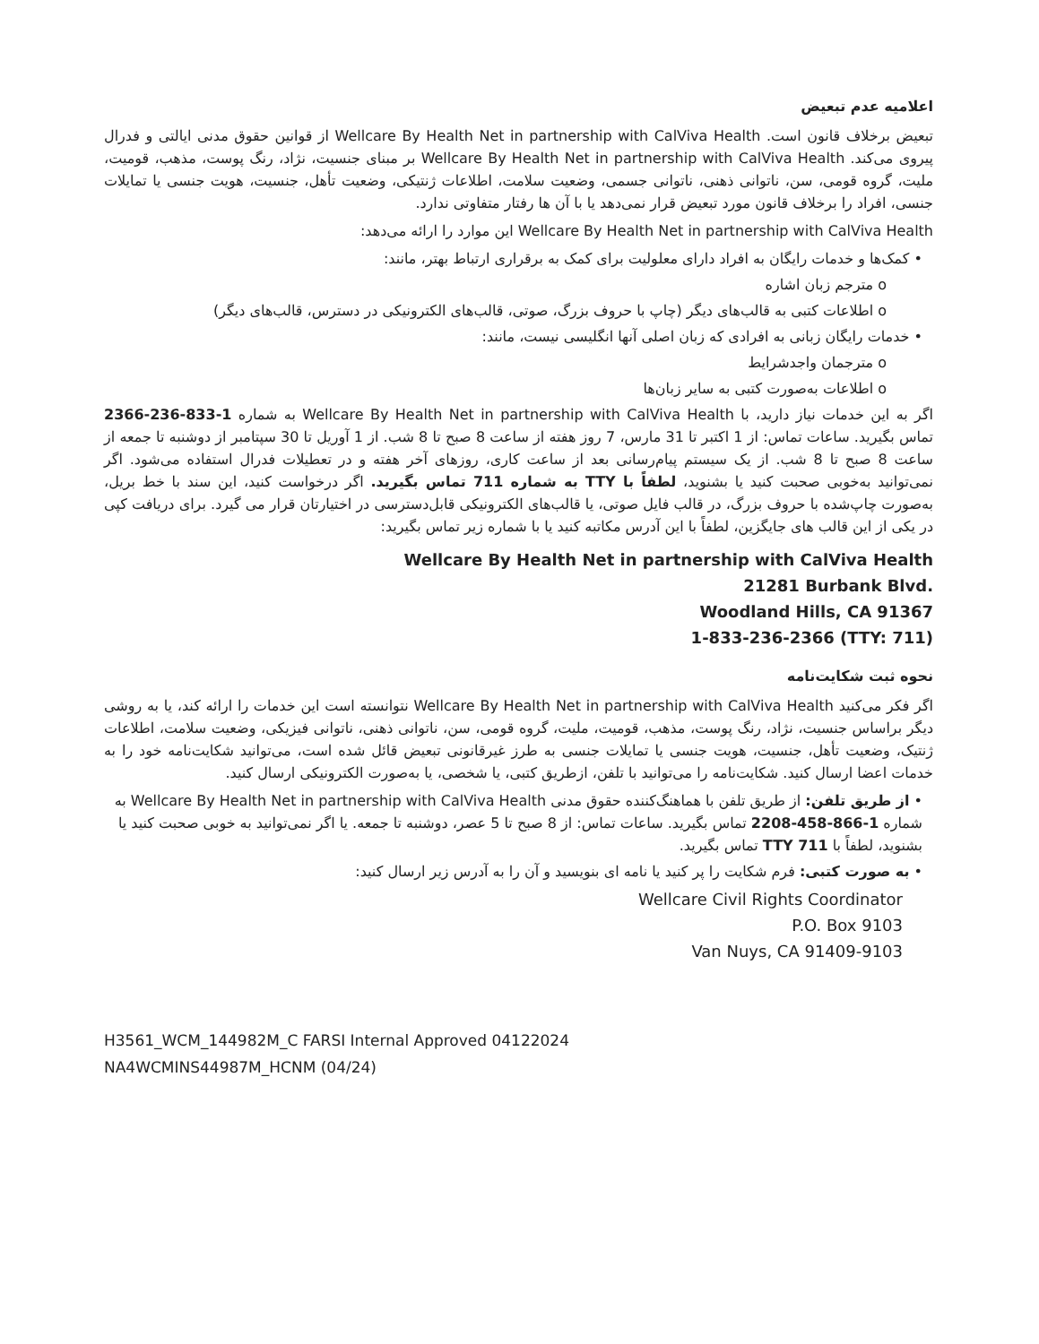اعلامیه عدم تبعیض
تبعیض برخلاف قانون است. Wellcare By Health Net in partnership with CalViva Health از قوانین حقوق مدنی ایالتی و فدرال پیروی می‌کند. Wellcare By Health Net in partnership with CalViva Health بر مبنای جنسیت، نژاد، رنگ پوست، مذهب، قومیت، ملیت، گروه قومی، سن، ناتوانی ذهنی، ناتوانی جسمی، وضعیت سلامت، اطلاعات ژنتیکی، وضعیت تأهل، جنسیت، هویت جنسی یا تمایلات جنسی، افراد را برخلاف قانون مورد تبعیض قرار نمی‌دهد یا با آن ها رفتار متفاوتی ندارد.
Wellcare By Health Net in partnership with CalViva Health این موارد را ارائه می‌دهد:
• کمک‌ها و خدمات رایگان به افراد دارای معلولیت برای کمک به برقراری ارتباط بهتر، مانند:
o مترجم زبان اشاره
o اطلاعات کتبی به قالب‌های دیگر (چاپ با حروف بزرگ، صوتی، قالب‌های الکترونیکی در دسترس، قالب‌های دیگر)
• خدمات رایگان زبانی به افرادی که زبان اصلی آنها انگلیسی نیست، مانند:
o مترجمان واجدشرایط
o اطلاعات به‌صورت کتبی به سایر زبان‌ها
اگر به این خدمات نیاز دارید، با Wellcare By Health Net in partnership with CalViva Health به شماره 1-833-236-2366 تماس بگیرید. ساعات تماس: از 1 اکتبر تا 31 مارس، 7 روز هفته از ساعت 8 صبح تا 8 شب. از 1 آوریل تا 30 سپتامبر از دوشنبه تا جمعه از ساعت 8 صبح تا 8 شب. از یک سیستم پیام‌رسانی بعد از ساعت کاری، روزهای آخر هفته و در تعطیلات فدرال استفاده می‌شود. اگر نمی‌توانید به‌خوبی صحبت کنید یا بشنوید، لطفاً با TTY به شماره 711 تماس بگیرید. اگر درخواست کنید، این سند با خط بریل، به‌صورت چاپ‌شده با حروف بزرگ، در قالب فایل صوتی، یا قالب‌های الکترونیکی قابل‌دسترسی در اختیارتان قرار می گیرد. برای دریافت کپی در یکی از این قالب های جایگزین، لطفاً با این آدرس مکاتبه کنید یا با شماره زیر تماس بگیرید:
Wellcare By Health Net in partnership with CalViva Health
21281 Burbank Blvd.
Woodland Hills, CA 91367
1-833-236-2366 (TTY: 711)
نحوه ثبت شکایت‌نامه
اگر فکر می‌کنید Wellcare By Health Net in partnership with CalViva Health نتوانسته است این خدمات را ارائه کند، یا به روشی دیگر براساس جنسیت، نژاد، رنگ پوست، مذهب، قومیت، ملیت، گروه قومی، سن، ناتوانی ذهنی، ناتوانی فیزیکی، وضعیت سلامت، اطلاعات ژنتیک، وضعیت تأهل، جنسیت، هویت جنسی یا تمایلات جنسی به طرز غیرقانونی تبعیض قائل شده است، می‌توانید شکایت‌نامه خود را به خدمات اعضا ارسال کنید. شکایت‌نامه را می‌توانید با تلفن، ازطریق کتبی، یا شخصی، یا به‌صورت الکترونیکی ارسال کنید.
• از طریق تلفن: از طریق تلفن با هماهنگ‌کننده حقوق مدنی Wellcare By Health Net in partnership with CalViva Health به شماره 1-866-458-2208 تماس بگیرید. ساعات تماس: از 8 صبح تا 5 عصر، دوشنبه تا جمعه. یا اگر نمی‌توانید به خوبی صحبت کنید یا بشنوید، لطفاً با TTY 711 تماس بگیرید.
• به صورت کتبی: فرم شکایت را پر کنید یا نامه ای بنویسید و آن را به آدرس زیر ارسال کنید:
Wellcare Civil Rights Coordinator
P.O. Box 9103
Van Nuys, CA 91409-9103
H3561_WCM_144982M_C FARSI Internal Approved 04122024
NA4WCMINS44987M_HCNM (04/24)